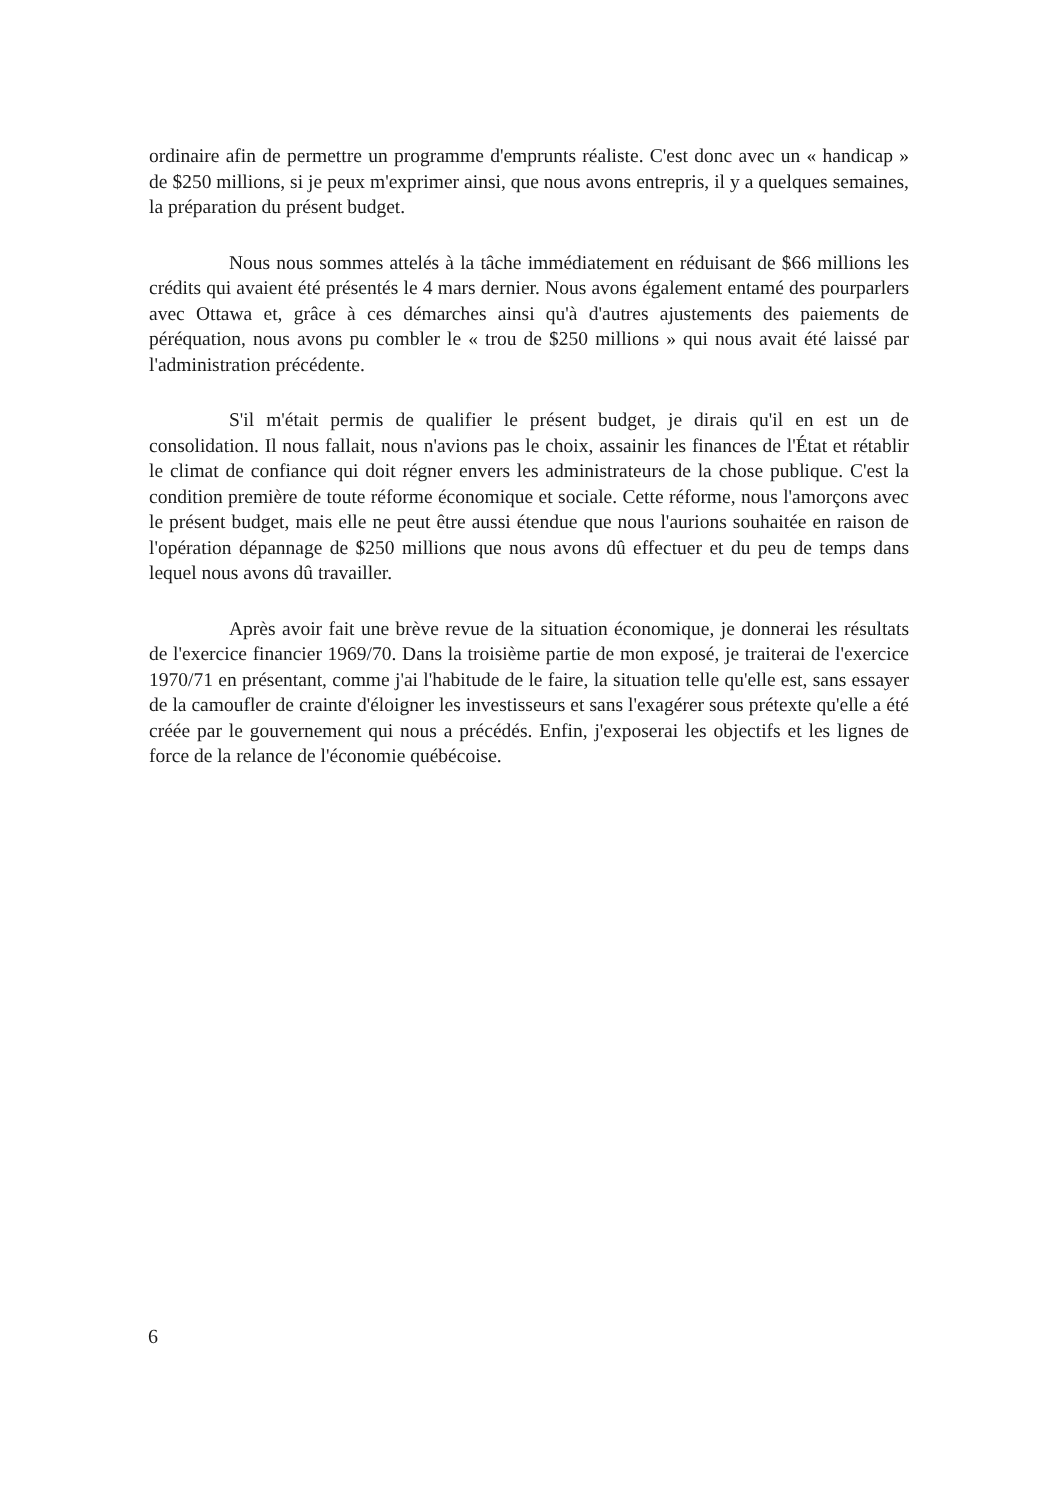ordinaire afin de permettre un programme d'emprunts réaliste. C'est donc avec un « handicap » de $250 millions, si je peux m'exprimer ainsi, que nous avons entrepris, il y a quelques semaines, la préparation du présent budget.
Nous nous sommes attelés à la tâche immédiatement en réduisant de $66 millions les crédits qui avaient été présentés le 4 mars dernier. Nous avons également entamé des pourparlers avec Ottawa et, grâce à ces démarches ainsi qu'à d'autres ajustements des paiements de péréquation, nous avons pu combler le « trou de $250 millions » qui nous avait été laissé par l'administration précédente.
S'il m'était permis de qualifier le présent budget, je dirais qu'il en est un de consolidation. Il nous fallait, nous n'avions pas le choix, assainir les finances de l'État et rétablir le climat de confiance qui doit régner envers les administrateurs de la chose publique. C'est la condition première de toute réforme économique et sociale. Cette réforme, nous l'amorçons avec le présent budget, mais elle ne peut être aussi étendue que nous l'aurions souhaitée en raison de l'opération dépannage de $250 millions que nous avons dû effectuer et du peu de temps dans lequel nous avons dû travailler.
Après avoir fait une brève revue de la situation économique, je donnerai les résultats de l'exercice financier 1969/70. Dans la troisième partie de mon exposé, je traiterai de l'exercice 1970/71 en présentant, comme j'ai l'habitude de le faire, la situation telle qu'elle est, sans essayer de la camoufler de crainte d'éloigner les investisseurs et sans l'exagérer sous prétexte qu'elle a été créée par le gouvernement qui nous a précédés. Enfin, j'exposerai les objectifs et les lignes de force de la relance de l'économie québécoise.
6